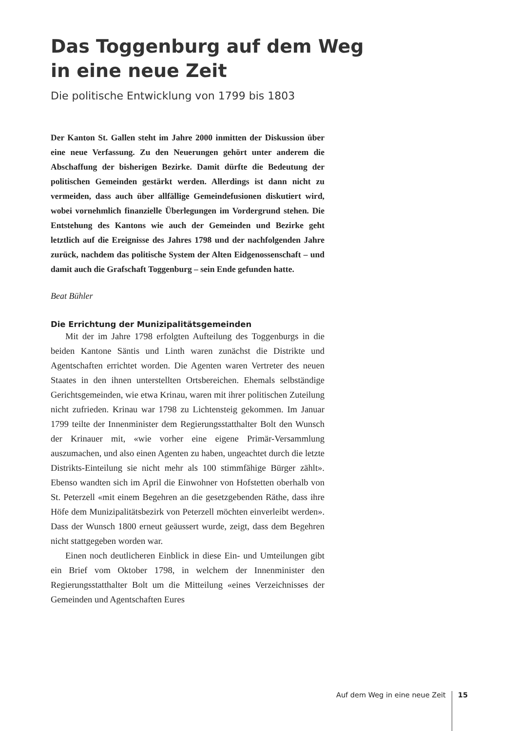Das Toggenburg auf dem Weg in eine neue Zeit
Die politische Entwicklung von 1799 bis 1803
Der Kanton St. Gallen steht im Jahre 2000 inmitten der Diskussion über eine neue Verfassung. Zu den Neuerungen gehört unter anderem die Abschaffung der bisherigen Bezirke. Damit dürfte die Bedeutung der politischen Gemeinden gestärkt werden. Allerdings ist dann nicht zu vermeiden, dass auch über allfällige Gemeindefusionen diskutiert wird, wobei vornehmlich finanzielle Überlegungen im Vordergrund stehen. Die Entstehung des Kantons wie auch der Gemeinden und Bezirke geht letztlich auf die Ereignisse des Jahres 1798 und der nachfolgenden Jahre zurück, nachdem das politische System der Alten Eidgenossenschaft – und damit auch die Grafschaft Toggenburg – sein Ende gefunden hatte.
Beat Bühler
Die Errichtung der Munizipalitätsgemeinden
Mit der im Jahre 1798 erfolgten Aufteilung des Toggenburgs in die beiden Kantone Säntis und Linth waren zunächst die Distrikte und Agentschaften errichtet worden. Die Agenten waren Vertreter des neuen Staates in den ihnen unterstellten Ortsbereichen. Ehemals selbständige Gerichtsgemeinden, wie etwa Krinau, waren mit ihrer politischen Zuteilung nicht zufrieden. Krinau war 1798 zu Lichtensteig gekommen. Im Januar 1799 teilte der Innenminister dem Regierungsstatthalter Bolt den Wunsch der Krinauer mit, «wie vorher eine eigene Primär-Versammlung auszumachen, und also einen Agenten zu haben, ungeachtet durch die letzte Distrikts-Einteilung sie nicht mehr als 100 stimmfähige Bürger zählt». Ebenso wandten sich im April die Einwohner von Hofstetten oberhalb von St. Peterzell «mit einem Begehren an die gesetzgebenden Räthe, dass ihre Höfe dem Munizipalitätsbezirk von Peterzell möchten einverleibt werden». Dass der Wunsch 1800 erneut geäussert wurde, zeigt, dass dem Begehren nicht stattgegeben worden war.
Einen noch deutlicheren Einblick in diese Ein- und Umteilungen gibt ein Brief vom Oktober 1798, in welchem der Innenminister den Regierungsstatthalter Bolt um die Mitteilung «eines Verzeichnisses der Gemeinden und Agentschaften Eures
Auf dem Weg in eine neue Zeit 15